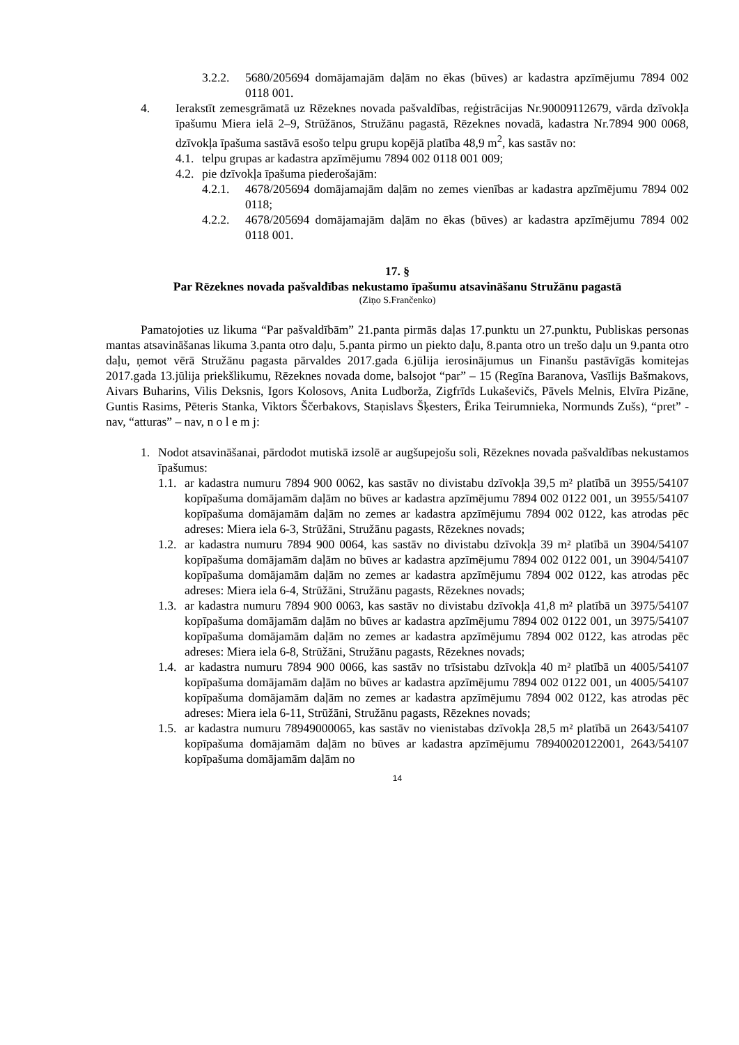3.2.2. 5680/205694 domājamajām daļām no ēkas (būves) ar kadastra apzīmējumu 7894 002 0118 001.
4. Ierakstīt zemesgrāmatā uz Rēzeknes novada pašvaldības, reģistrācijas Nr.90009112679, vārda dzīvokļa īpašumu Miera ielā 2–9, Strūžānos, Stružānu pagastā, Rēzeknes novadā, kadastra Nr.7894 900 0068, dzīvokļa īpašuma sastāvā esošo telpu grupu kopējā platība 48,9 m<sup>2</sup>, kas sastāv no:
4.1. telpu grupas ar kadastra apzīmējumu 7894 002 0118 001 009;
4.2. pie dzīvokļa īpašuma piederošajām:
4.2.1. 4678/205694 domājamajām daļām no zemes vienības ar kadastra apzīmējumu 7894 002 0118;
4.2.2. 4678/205694 domājamajām daļām no ēkas (būves) ar kadastra apzīmējumu 7894 002 0118 001.
17. §
Par Rēzeknes novada pašvaldības nekustamo īpašumu atsavināšanu Stružānu pagastā
(Ziņo S.Frančenko)
Pamatojoties uz likuma “Par pašvaldībām” 21.panta pirmās daļas 17.punktu un 27.punktu, Publiskas personas mantas atsavināšanas likuma 3.panta otro daļu, 5.panta pirmo un piekto daļu, 8.panta otro un trešo daļu un 9.panta otro daļu, ņemot vērā Stružānu pagasta pārvaldes 2017.gada 6.jūlija ierosinājumus un Finanšu pastāvīgās komitejas 2017.gada 13.jūlija priekšlikumu, Rēzeknes novada dome, balsojot “par” – 15 (Regīna Baranova, Vasīlijs Bašmakovs, Aivars Buharins, Vilis Deksnis, Igors Kolosovs, Anita Ludborža, Zigfrīds Lukaševičs, Pāvels Melnis, Elvīra Pizāne, Guntis Rasims, Pēteris Stanka, Viktors Ščerbakovs, Staņislavs Šķesters, Ērika Teirumnieka, Normunds Zušs), “pret” - nav, “atturas” – nav, n o l e m j:
1. Nodot atsavināšanai, pārdodot mutiskā izsolē ar augšupejošu soli, Rēzeknes novada pašvaldības nekustamos īpašumus:
1.1. ar kadastra numuru 7894 900 0062, kas sastāv no divistabu dzīvokļa 39,5 m² platībā un 3955/54107 kopīpašuma domājamām daļām no būves ar kadastra apzīmējumu 7894 002 0122 001, un 3955/54107 kopīpašuma domājamām daļām no zemes ar kadastra apzīmējumu 7894 002 0122, kas atrodas pēc adreses: Miera iela 6-3, Strūžāni, Stružānu pagasts, Rēzeknes novads;
1.2. ar kadastra numuru 7894 900 0064, kas sastāv no divistabu dzīvokļa 39 m² platībā un 3904/54107 kopīpašuma domājamām daļām no būves ar kadastra apzīmējumu 7894 002 0122 001, un 3904/54107 kopīpašuma domājamām daļām no zemes ar kadastra apzīmējumu 7894 002 0122, kas atrodas pēc adreses: Miera iela 6-4, Strūžāni, Stružānu pagasts, Rēzeknes novads;
1.3. ar kadastra numuru 7894 900 0063, kas sastāv no divistabu dzīvokļa 41,8 m² platībā un 3975/54107 kopīpašuma domājamām daļām no būves ar kadastra apzīmējumu 7894 002 0122 001, un 3975/54107 kopīpašuma domājamām daļām no zemes ar kadastra apzīmējumu 7894 002 0122, kas atrodas pēc adreses: Miera iela 6-8, Strūžāni, Stružānu pagasts, Rēzeknes novads;
1.4. ar kadastra numuru 7894 900 0066, kas sastāv no trīsistabu dzīvokļa 40 m² platībā un 4005/54107 kopīpašuma domājamām daļām no būves ar kadastra apzīmējumu 7894 002 0122 001, un 4005/54107 kopīpašuma domājamām daļām no zemes ar kadastra apzīmējumu 7894 002 0122, kas atrodas pēc adreses: Miera iela 6-11, Strūžāni, Stružānu pagasts, Rēzeknes novads;
1.5. ar kadastra numuru 78949000065, kas sastāv no vienistabas dzīvokļa 28,5 m² platībā un 2643/54107 kopīpašuma domājamām daļām no būves ar kadastra apzīmējumu 78940020122001, 2643/54107 kopīpašuma domājamām daļām no
14